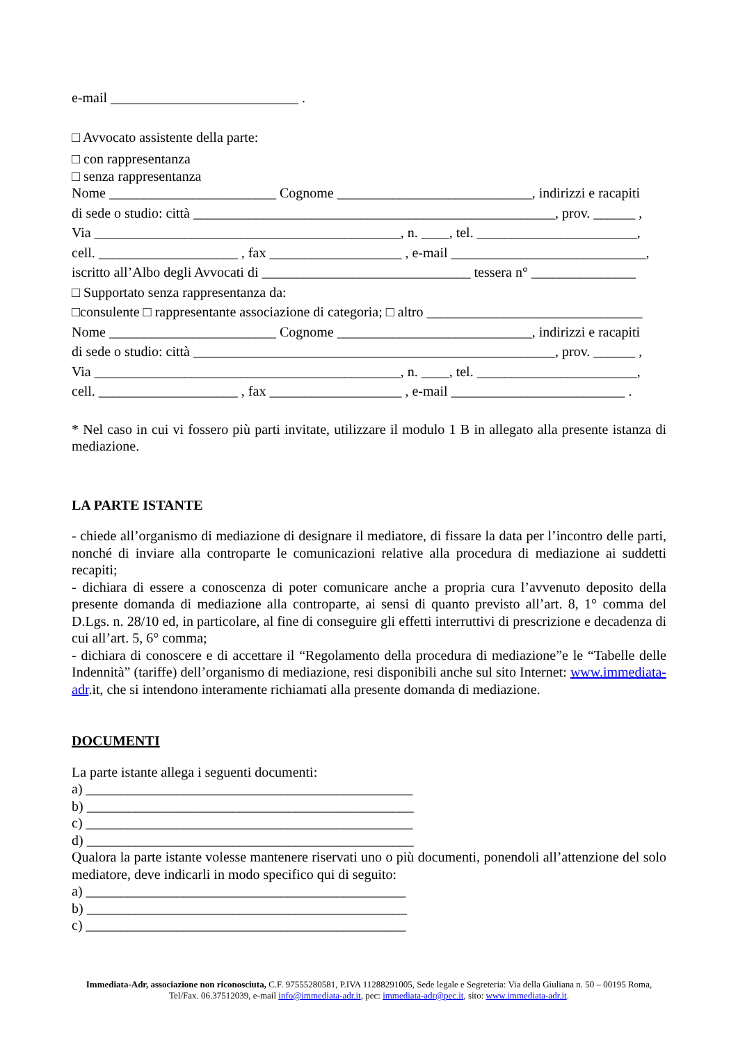e-mail ___________________________ .
□ Avvocato assistente della parte:
□ con rappresentanza
□ senza rappresentanza
Nome ________________________ Cognome ____________________________, indirizzi e racapiti
di sede o studio: città ____________________________________________________, prov. ______ ,
Via ____________________________________________, n. ____, tel. _______________________,
cell. ____________________ , fax ___________________ , e-mail ____________________________,
iscritto all’Albo degli Avvocati di ______________________________ tessera n° _______________
□ Supportato senza rappresentanza da:
□consulente □ rappresentante associazione di categoria; □ altro _______________________________
Nome ________________________ Cognome ____________________________, indirizzi e racapiti
di sede o studio: città ____________________________________________________, prov. ______ ,
Via ____________________________________________, n. ____, tel. _______________________,
cell. ____________________ , fax ___________________ , e-mail _________________________ .
* Nel caso in cui vi fossero più parti invitate, utilizzare il modulo 1 B in allegato alla presente istanza di mediazione.
LA PARTE ISTANTE
- chiede all’organismo di mediazione di designare il mediatore, di fissare la data per l’incontro delle parti, nonché di inviare alla controparte le comunicazioni relative alla procedura di mediazione ai suddetti recapiti;
- dichiara di essere a conoscenza di poter comunicare anche a propria cura l’avvenuto deposito della presente domanda di mediazione alla controparte, ai sensi di quanto previsto all’art. 8, 1° comma del D.Lgs. n. 28/10 ed, in particolare, al fine di conseguire gli effetti interruttivi di prescrizione e decadenza di cui all’art. 5, 6° comma;
- dichiara di conoscere e di accettare il “Regolamento della procedura di mediazione”e le “Tabelle delle Indennità” (tariffe) dell’organismo di mediazione, resi disponibili anche sul sito Internet: www.immediata-adr.it, che si intendono interamente richiamati alla presente domanda di mediazione.
DOCUMENTI
La parte istante allega i seguenti documenti:
a) _______________________________________________
b) _______________________________________________
c) _______________________________________________
d) _______________________________________________
Qualora la parte istante volesse mantenere riservati uno o più documenti, ponendoli all’attenzione del solo mediatore, deve indicarli in modo specifico qui di seguito:
a) ______________________________________________
b) ______________________________________________
c) ______________________________________________
Immediata-Adr, associazione non riconosciuta, C.F. 97555280581, P.IVA 11288291005, Sede legale e Segreteria: Via della Giuliana n. 50 – 00195 Roma, Tel/Fax. 06.37512039, e-mail info@immediata-adr.it, pec: immediata-adr@pec.it, sito: www.immediata-adr.it.